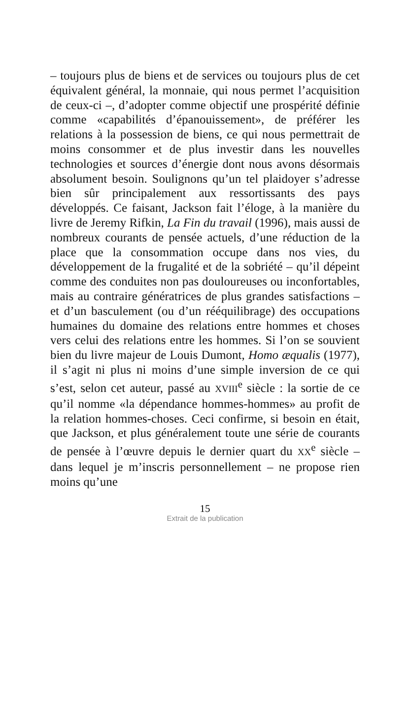– toujours plus de biens et de services ou toujours plus de cet équivalent général, la monnaie, qui nous permet l’acquisition de ceux-ci –, d’adopter comme objectif une prospérité définie comme «capabilités d’épanouissement», de préférer les relations à la possession de biens, ce qui nous permettrait de moins consommer et de plus investir dans les nouvelles technologies et sources d’énergie dont nous avons désormais absolument besoin. Soulignons qu’un tel plaidoyer s’adresse bien sûr principalement aux ressortissants des pays développés. Ce faisant, Jackson fait l’éloge, à la manière du livre de Jeremy Rifkin, La Fin du travail (1996), mais aussi de nombreux courants de pensée actuels, d’une réduction de la place que la consommation occupe dans nos vies, du développement de la frugalité et de la sobriété – qu’il dépeint comme des conduites non pas douloureuses ou inconfortables, mais au contraire génératrices de plus grandes satisfactions – et d’un basculement (ou d’un rééquilibrage) des occupations humaines du domaine des relations entre hommes et choses vers celui des relations entre les hommes. Si l’on se souvient bien du livre majeur de Louis Dumont, Homo æqualis (1977), il s’agit ni plus ni moins d’une simple inversion de ce qui s’est, selon cet auteur, passé au XVIII<sup>e</sup> siècle : la sortie de ce qu’il nomme «la dépendance hommes-hommes» au profit de la relation hommes-choses. Ceci confirme, si besoin en était, que Jackson, et plus généralement toute une série de courants de pensée à l’œuvre depuis le dernier quart du XX<sup>e</sup> siècle – dans lequel je m’inscris personnellement – ne propose rien moins qu’une
15
Extrait de la publication